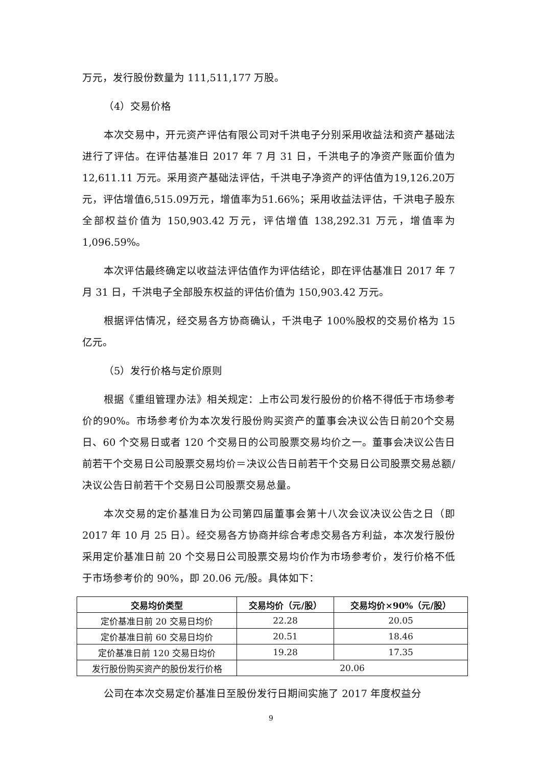万元，发行股份数量为 111,511,177 万股。
（4）交易价格
本次交易中，开元资产评估有限公司对千洪电子分别采用收益法和资产基础法进行了评估。在评估基准日 2017 年 7 月 31 日，千洪电子的净资产账面价值为 12,611.11 万元。采用资产基础法评估，千洪电子净资产的评估值为19,126.20万元，评估增值6,515.09万元，增值率为51.66%；采用收益法评估，千洪电子股东全部权益价值为 150,903.42 万元，评估增值 138,292.31 万元，增值率为 1,096.59%。
本次评估最终确定以收益法评估值作为评估结论，即在评估基准日 2017 年 7 月 31 日，千洪电子全部股东权益的评估价值为 150,903.42 万元。
根据评估情况，经交易各方协商确认，千洪电子 100%股权的交易价格为 15 亿元。
（5）发行价格与定价原则
根据《重组管理办法》相关规定：上市公司发行股份的价格不得低于市场参考价的90%。市场参考价为本次发行股份购买资产的董事会决议公告日前20个交易日、60 个交易日或者 120 个交易日的公司股票交易均价之一。董事会决议公告日前若干个交易日公司股票交易均价＝决议公告日前若干个交易日公司股票交易总额/决议公告日前若干个交易日公司股票交易总量。
本次交易的定价基准日为公司第四届董事会第十八次会议决议公告之日（即 2017 年 10 月 25 日）。经交易各方协商并综合考虑交易各方利益，本次发行股份采用定价基准日前 20 个交易日公司股票交易均价作为市场参考价，发行价格不低于市场参考价的 90%，即 20.06 元/股。具体如下：
| 交易均价类型 | 交易均价（元/股） | 交易均价×90%（元/股） |
| --- | --- | --- |
| 定价基准日前 20 交易日均价 | 22.28 | 20.05 |
| 定价基准日前 60 交易日均价 | 20.51 | 18.46 |
| 定价基准日前 120 交易日均价 | 19.28 | 17.35 |
| 发行股份购买资产的股份发行价格 | 20.06 | |
公司在本次交易定价基准日至股份发行日期间实施了 2017 年度权益分
9